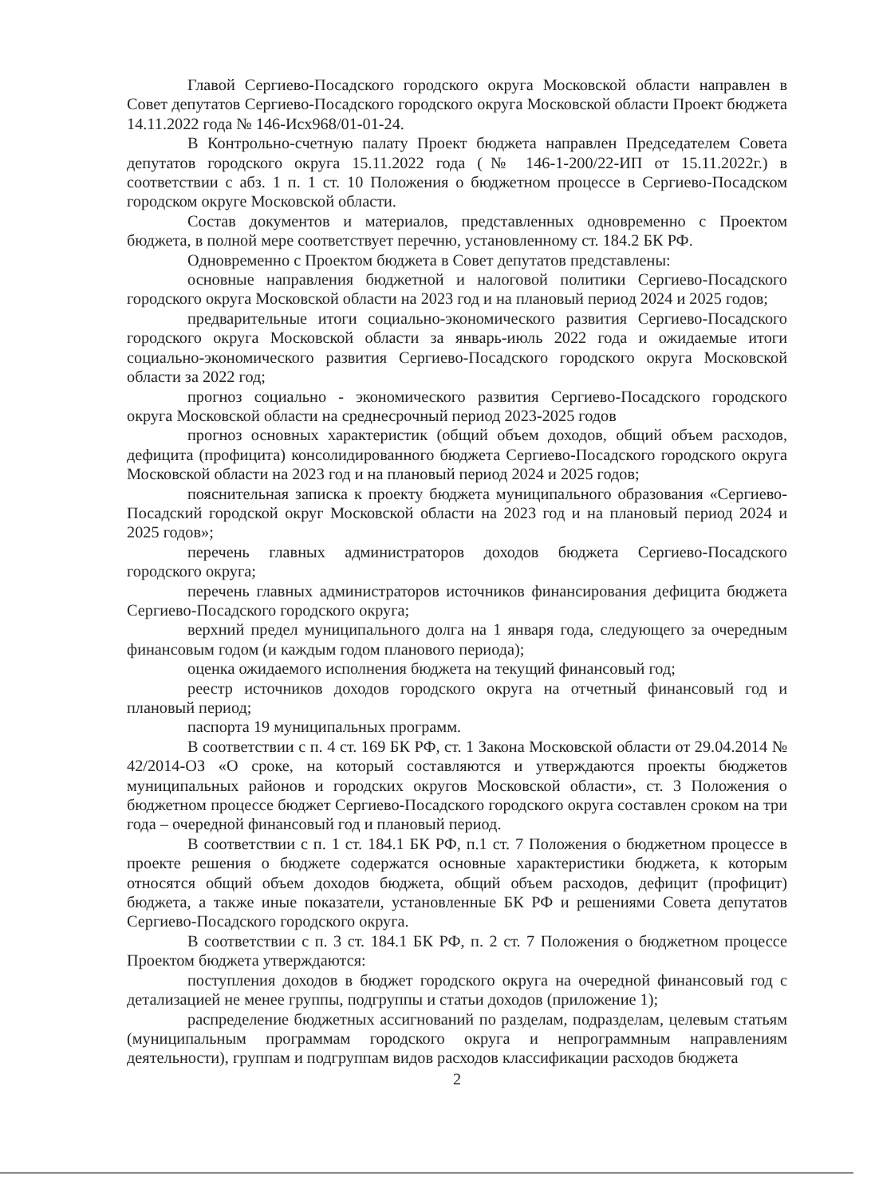Главой Сергиево-Посадского городского округа Московской области направлен в Совет депутатов Сергиево-Посадского городского округа Московской области Проект бюджета 14.11.2022 года № 146-Исх968/01-01-24.
В Контрольно-счетную палату Проект бюджета направлен Председателем Совета депутатов городского округа 15.11.2022 года (№ 146-1-200/22-ИП от 15.11.2022г.) в соответствии с абз. 1 п. 1 ст. 10 Положения о бюджетном процессе в Сергиево-Посадском городском округе Московской области.
Состав документов и материалов, представленных одновременно с Проектом бюджета, в полной мере соответствует перечню, установленному ст. 184.2 БК РФ.
Одновременно с Проектом бюджета в Совет депутатов представлены:
основные направления бюджетной и налоговой политики Сергиево-Посадского городского округа Московской области на 2023 год и на плановый период 2024 и 2025 годов;
предварительные итоги социально-экономического развития Сергиево-Посадского городского округа Московской области за январь-июль 2022 года и ожидаемые итоги социально-экономического развития Сергиево-Посадского городского округа Московской области за 2022 год;
прогноз социально - экономического развития Сергиево-Посадского городского округа Московской области на среднесрочный период 2023-2025 годов
прогноз основных характеристик (общий объем доходов, общий объем расходов, дефицита (профицита) консолидированного бюджета Сергиево-Посадского городского округа Московской области на 2023 год и на плановый период 2024 и 2025 годов;
пояснительная записка к проекту бюджета муниципального образования «Сергиево-Посадский городской округ Московской области на 2023 год и на плановый период 2024 и 2025 годов»;
перечень главных администраторов доходов бюджета Сергиево-Посадского городского округа;
перечень главных администраторов источников финансирования дефицита бюджета Сергиево-Посадского городского округа;
верхний предел муниципального долга на 1 января года, следующего за очередным финансовым годом (и каждым годом планового периода);
оценка ожидаемого исполнения бюджета на текущий финансовый год;
реестр источников доходов городского округа на отчетный финансовый год и плановый период;
паспорта 19 муниципальных программ.
В соответствии с п. 4 ст. 169 БК РФ, ст. 1 Закона Московской области от 29.04.2014 № 42/2014-ОЗ «О сроке, на который составляются и утверждаются проекты бюджетов муниципальных районов и городских округов Московской области», ст. 3 Положения о бюджетном процессе бюджет Сергиево-Посадского городского округа составлен сроком на три года – очередной финансовый год и плановый период.
В соответствии с п. 1 ст. 184.1 БК РФ, п.1 ст. 7 Положения о бюджетном процессе в проекте решения о бюджете содержатся основные характеристики бюджета, к которым относятся общий объем доходов бюджета, общий объем расходов, дефицит (профицит) бюджета, а также иные показатели, установленные БК РФ и решениями Совета депутатов Сергиево-Посадского городского округа.
В соответствии с п. 3 ст. 184.1 БК РФ, п. 2 ст. 7 Положения о бюджетном процессе Проектом бюджета утверждаются:
поступления доходов в бюджет городского округа на очередной финансовый год с детализацией не менее группы, подгруппы и статьи доходов (приложение 1);
распределение бюджетных ассигнований по разделам, подразделам, целевым статьям (муниципальным программам городского округа и непрограммным направлениям деятельности), группам и подгруппам видов расходов классификации расходов бюджета
2